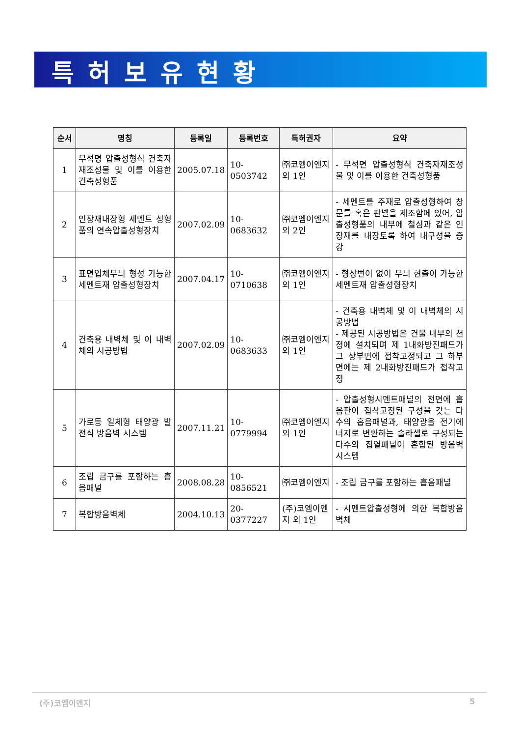특허보유현황
| 순서 | 명칭 | 등록일 | 등록번호 | 특허권자 | 요약 |
| --- | --- | --- | --- | --- | --- |
| 1 | 무석명 압출성형식 건축자재조성물 및 이를 이용한 건축성형품 | 2005.07.18 | 10-0503742 | ㈜코엠이엔지 외 1인 | - 무석면 압출성형식 건축자재조성물 및 이를 이용한 건축성형품 |
| 2 | 인장재내장형 세멘트 성형품의 연속압출성형장치 | 2007.02.09 | 10-0683632 | ㈜코엠이엔지 외 2인 | - 세멘트를 주재로 압출성형하여 창문틀 혹은 판넬을 제조함에 있어, 압출성형품의 내부에 철심과 같은 인장재를 내장토록 하여 내구성을 증강 |
| 3 | 표면입체무늬 형성 가능한 세멘트재 압출성형장치 | 2007.04.17 | 10-0710638 | ㈜코엠이엔지 외 1인 | - 형상변이 없이 무늬 현출이 가능한 세멘트재 압출성형장치 |
| 4 | 건축용 내벽체 및 이 내벽체의 시공방법 | 2007.02.09 | 10-0683633 | ㈜코엠이엔지 외 1인 | - 건축용 내벽체 및 이 내벽체의 시공방법 - 제공된 시공방법은 건물 내부의 천정에 설치되며 제 1내화방진패드가 그 상부면에 접착고정되고 그 하부면에는 제 2내화방진패드가 접착고정 |
| 5 | 가로등 일체형 태양광 발전식 방음벽 시스템 | 2007.11.21 | 10-0779994 | ㈜코엠이엔지 외 1인 | - 압출성형시멘트패널의 전면에 흡음판이 접착고정된 구성을 갖는 다수의 흡음패널과, 태양광을 전기에너지로 변환하는 솔라셀로 구성되는 다수의 집열패널이 혼합된 방음벽 시스템 |
| 6 | 조립 금구를 포함하는 흡음패널 | 2008.08.28 | 10-0856521 | ㈜코엠이엔지 | - 조립 금구를 포함하는 흡음패널 |
| 7 | 복합방음벽체 | 2004.10.13 | 20-0377227 | (주)코엠이엔지 외 1인 | - 시멘트압출성형에 의한 복합방음벽체 |
(주)코엠이엔지 5